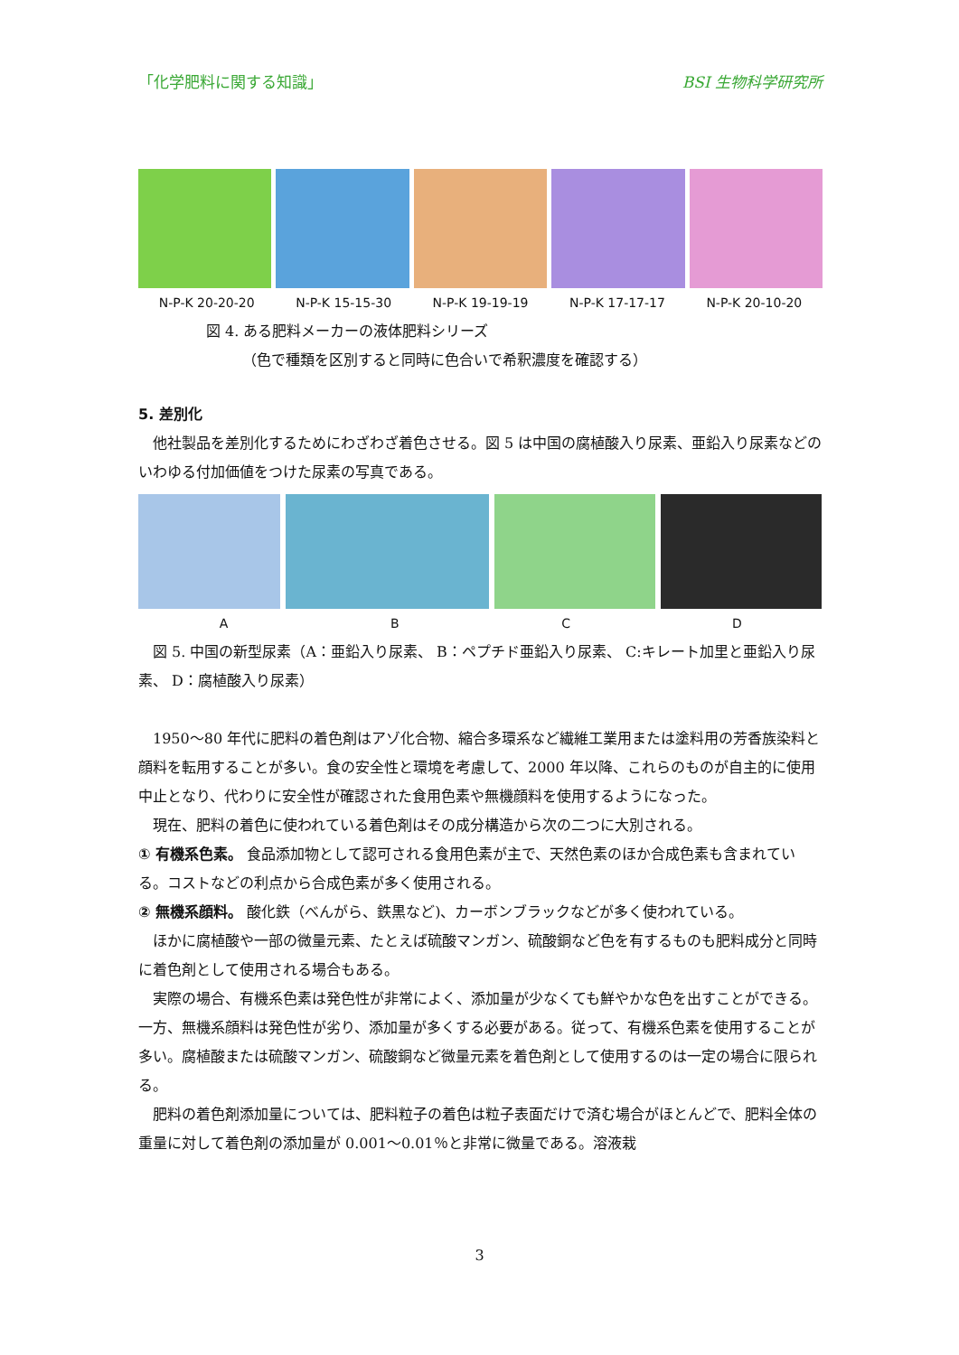「化学肥料に関する知識」 BSI 生物科学研究所
N-P-K 20-20-20 N-P-K 15-15-30 N-P-K 19-19-19 N-P-K 17-17-17 N-P-K 20-10-20
図 4. ある肥料メーカーの液体肥料シリーズ
（色で種類を区別すると同時に色合いで希釈濃度を確認する）
5. 差別化
他社製品を差別化するためにわざわざ着色させる。図 5 は中国の腐植酸入り尿素、亜鉛入り尿素などのいわゆる付加価値をつけた尿素の写真である。
ABCD
図 5. 中国の新型尿素（A：亜鉛入り尿素、 B：ペプチド亜鉛入り尿素、 C:キレート加里と亜鉛入り尿素、 D：腐植酸入り尿素）
1950～80 年代に肥料の着色剤はアゾ化合物、縮合多環系など繊維工業用または塗料用の芳香族染料と顔料を転用することが多い。食の安全性と環境を考慮して、2000 年以降、これらのものが自主的に使用中止となり、代わりに安全性が確認された食用色素や無機顔料を使用するようになった。
現在、肥料の着色に使われている着色剤はその成分構造から次の二つに大別される。
① 有機系色素。 食品添加物として認可される食用色素が主で、天然色素のほか合成色素も含まれている。コストなどの利点から合成色素が多く使用される。
② 無機系顔料。 酸化鉄（べんがら、鉄黒など)、カーボンブラックなどが多く使われている。
ほかに腐植酸や一部の微量元素、たとえば硫酸マンガン、硫酸銅など色を有するものも肥料成分と同時に着色剤として使用される場合もある。
実際の場合、有機系色素は発色性が非常によく、添加量が少なくても鮮やかな色を出すことができる。一方、無機系顔料は発色性が劣り、添加量が多くする必要がある。従って、有機系色素を使用することが多い。腐植酸または硫酸マンガン、硫酸銅など微量元素を着色剤として使用するのは一定の場合に限られる。
肥料の着色剤添加量については、肥料粒子の着色は粒子表面だけで済む場合がほとんどで、肥料全体の重量に対して着色剤の添加量が 0.001～0.01％と非常に微量である。溶液栽
3